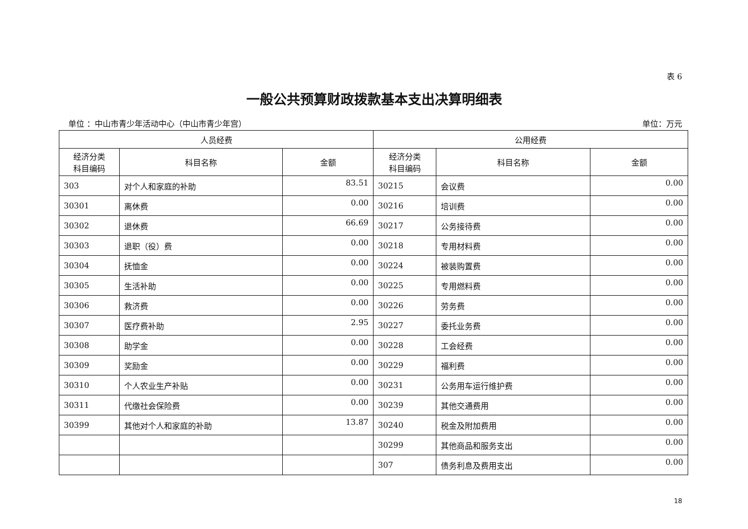表 6
一般公共预算财政拨款基本支出决算明细表
单位 ：中山市青少年活动中心（中山市青少年宫） 单位：万元
| 人员经费 | | | 公用经费 | | |
| --- | --- | --- | --- | --- | --- |
| 经济分类 科目编码 | 科目名称 | 金额 | 经济分类 科目编码 | 科目名称 | 金额 |
| 303 | 对个人和家庭的补助 | 83.51 | 30215 | 会议费 | 0.00 |
| 30301 | 离休费 | 0.00 | 30216 | 培训费 | 0.00 |
| 30302 | 退休费 | 66.69 | 30217 | 公务接待费 | 0.00 |
| 30303 | 退职（役）费 | 0.00 | 30218 | 专用材料费 | 0.00 |
| 30304 | 抚恤金 | 0.00 | 30224 | 被装购置费 | 0.00 |
| 30305 | 生活补助 | 0.00 | 30225 | 专用燃料费 | 0.00 |
| 30306 | 救济费 | 0.00 | 30226 | 劳务费 | 0.00 |
| 30307 | 医疗费补助 | 2.95 | 30227 | 委托业务费 | 0.00 |
| 30308 | 助学金 | 0.00 | 30228 | 工会经费 | 0.00 |
| 30309 | 奖励金 | 0.00 | 30229 | 福利费 | 0.00 |
| 30310 | 个人农业生产补贴 | 0.00 | 30231 | 公务用车运行维护费 | 0.00 |
| 30311 | 代缴社会保险费 | 0.00 | 30239 | 其他交通费用 | 0.00 |
| 30399 | 其他对个人和家庭的补助 | 13.87 | 30240 | 税金及附加费用 | 0.00 |
| | | | 30299 | 其他商品和服务支出 | 0.00 |
| | | | 307 | 债务利息及费用支出 | 0.00 |
18